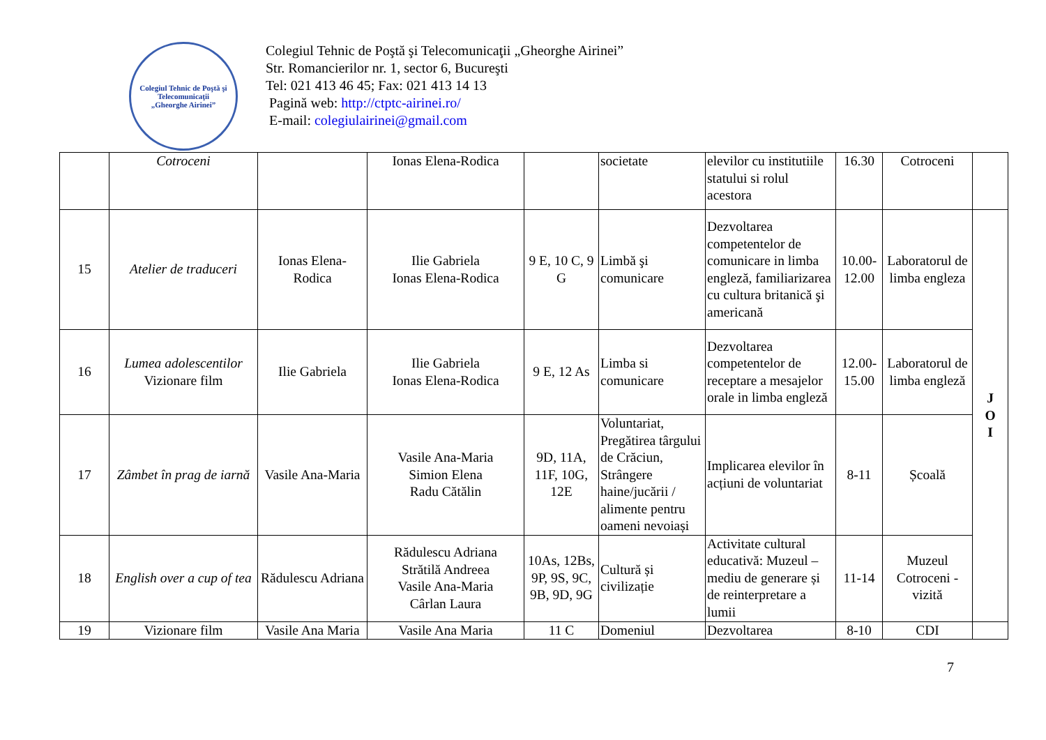Colegiul Tehnic de Poştă şi Telecomunicaţii
„Gheorghe Airinei”
Colegiul Tehnic de Poştă şi Telecomunicaţii „Gheorghe Airinei”
Str. Romancierilor nr. 1, sector 6, Bucureşti
Tel: 021 413 46 45; Fax: 021 413 14 13
Pagină web: http://ctptc-airinei.ro/
E-mail: colegiulairinei@gmail.com
| | Cotroceni | | Ionas Elena-Rodica | | societate | elevilor cu institutiile statului si rolul acestora | 16.30 | Cotroceni | |
| 15 | Atelier de traduceri | Ionas Elena-Rodica | Ilie Gabriela Ionas Elena-Rodica | 9 E, 10 C, 9 G | Limbă şi comunicare | Dezvoltarea competentelor de comunicare in limba engleză, familiarizarea cu cultura britanică şi americană | 10.00-12.00 | Laboratorul de limba engleza | J O I |
| 16 | Lumea adolescentilor Vizionare film | Ilie Gabriela | Ilie Gabriela Ionas Elena-Rodica | 9 E, 12 As | Limba si comunicare | Dezvoltarea competentelor de receptare a mesajelor orale in limba engleză | 12.00-15.00 | Laboratorul de limba engleză | |
| 17 | Zâmbet în prag de iarnă | Vasile Ana-Maria | Vasile Ana-Maria Simion Elena Radu Cătălin | 9D, 11A, 11F, 10G, 12E | Voluntariat, Pregătirea târgului de Crăciun, Strângere haine/jucării / alimente pentru oameni nevoiași | Implicarea elevilor în acțiuni de voluntariat | 8-11 | Școală | |
| 18 | English over a cup of tea | Rădulescu Adriana | Rădulescu Adriana Strătilă Andreea Vasile Ana-Maria Cârlan Laura | 10As, 12Bs, 9P, 9S, 9C, 9B, 9D, 9G | Cultură și civilizație | Activitate cultural educativă: Muzeul – mediu de generare și de reinterpretare a lumii | 11-14 | Muzeul Cotroceni - vizită | |
| 19 | Vizionare film | Vasile Ana Maria | Vasile Ana Maria | 11 C | Domeniul | Dezvoltarea | 8-10 | CDI | |
7